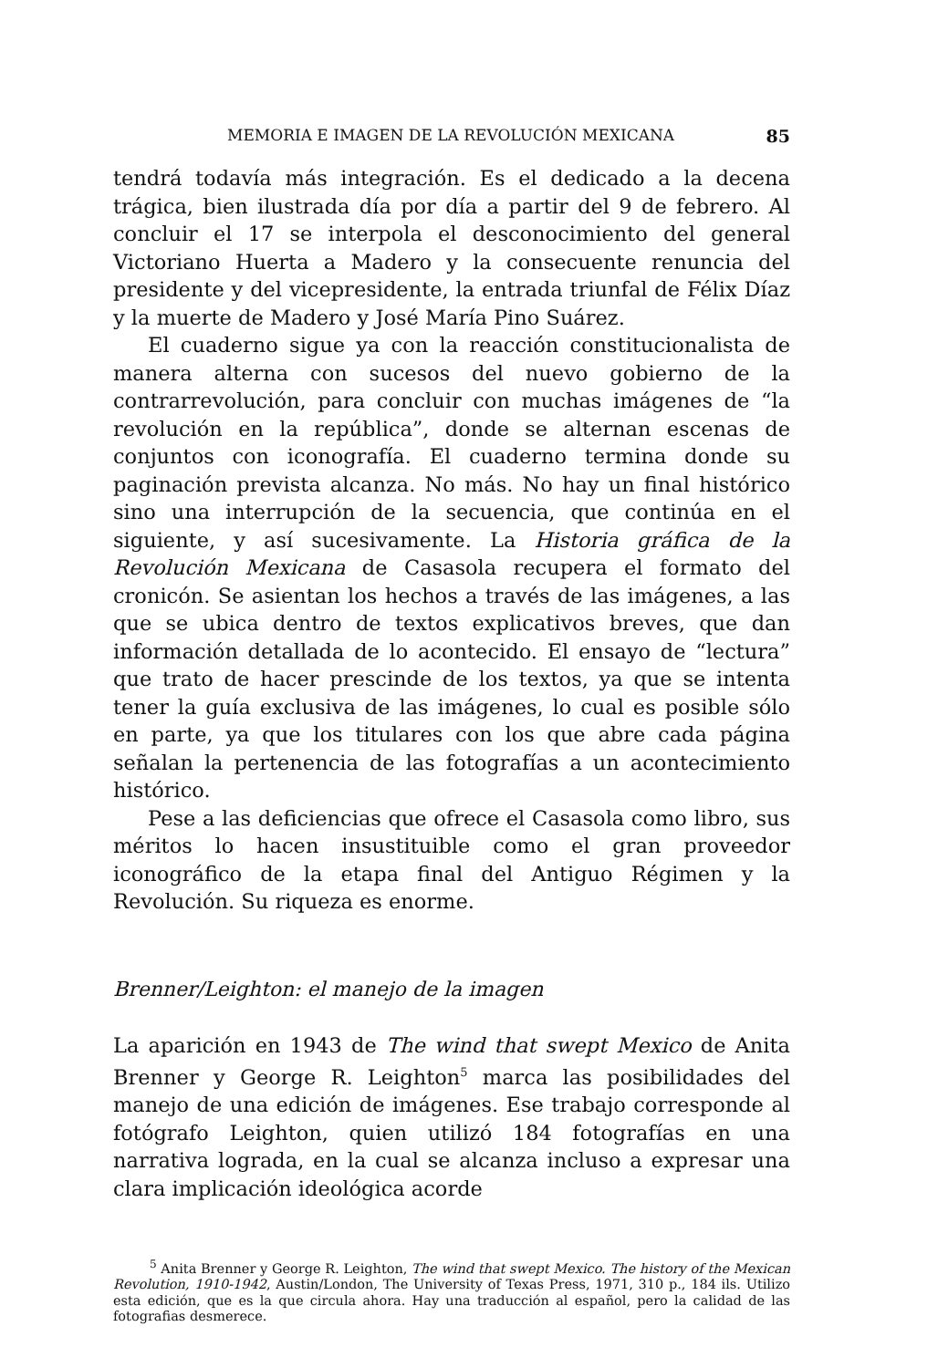MEMORIA E IMAGEN DE LA REVOLUCIÓN MEXICANA 85
tendrá todavía más integración. Es el dedicado a la decena trágica, bien ilustrada día por día a partir del 9 de febrero. Al concluir el 17 se interpola el desconocimiento del general Victoriano Huerta a Madero y la consecuente renuncia del presidente y del vicepresidente, la entrada triunfal de Félix Díaz y la muerte de Madero y José María Pino Suárez.
El cuaderno sigue ya con la reacción constitucionalista de manera alterna con sucesos del nuevo gobierno de la contrarrevolución, para concluir con muchas imágenes de “la revolución en la república”, donde se alternan escenas de conjuntos con iconografía. El cuaderno termina donde su paginación prevista alcanza. No más. No hay un final histórico sino una interrupción de la secuencia, que continúa en el siguiente, y así sucesivamente. La Historia gráfica de la Revolución Mexicana de Casasola recupera el formato del cronicón. Se asientan los hechos a través de las imágenes, a las que se ubica dentro de textos explicativos breves, que dan información detallada de lo acontecido. El ensayo de “lectura” que trato de hacer prescinde de los textos, ya que se intenta tener la guía exclusiva de las imágenes, lo cual es posible sólo en parte, ya que los titulares con los que abre cada página señalan la pertenencia de las fotografías a un acontecimiento histórico.
Pese a las deficiencias que ofrece el Casasola como libro, sus méritos lo hacen insustituible como el gran proveedor iconográfico de la etapa final del Antiguo Régimen y la Revolución. Su riqueza es enorme.
Brenner/Leighton: el manejo de la imagen
La aparición en 1943 de The wind that swept Mexico de Anita Brenner y George R. Leighton<sup>5</sup> marca las posibilidades del manejo de una edición de imágenes. Ese trabajo corresponde al fotógrafo Leighton, quien utilizó 184 fotografías en una narrativa lograda, en la cual se alcanza incluso a expresar una clara implicación ideológica acorde
<sup>5</sup> Anita Brenner y George R. Leighton, The wind that swept Mexico. The history of the Mexican Revolution, 1910-1942, Austin/London, The University of Texas Press, 1971, 310 p., 184 ils. Utilizo esta edición, que es la que circula ahora. Hay una traducción al español, pero la calidad de las fotografias desmerece.